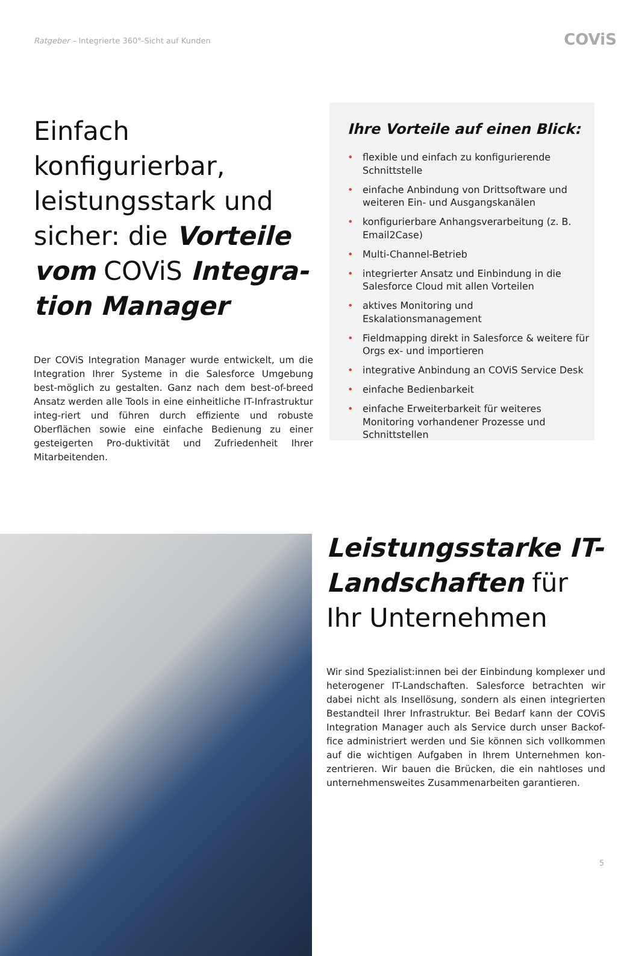Ratgeber – Integrierte 360°-Sicht auf Kunden
COViS
Einfach konfigurierbar, leistungsstark und sicher: die Vorteile vom COViS Integra-tion Manager
Der COViS Integration Manager wurde entwickelt, um die Integration Ihrer Systeme in die Salesforce Umgebung best-möglich zu gestalten. Ganz nach dem best-of-breed Ansatz werden alle Tools in eine einheitliche IT-Infrastruktur integ-riert und führen durch effiziente und robuste Oberflächen sowie eine einfache Bedienung zu einer gesteigerten Pro-duktivität und Zufriedenheit Ihrer Mitarbeitenden.
Ihre Vorteile auf einen Blick:
• flexible und einfach zu konfigurierende Schnittstelle
• einfache Anbindung von Drittsoftware und weiteren Ein- und Ausgangskanälen
• konfigurierbare Anhangsverarbeitung (z. B. Email2Case)
• Multi-Channel-Betrieb
• integrierter Ansatz und Einbindung in die Salesforce Cloud mit allen Vorteilen
• aktives Monitoring und Eskalationsmanagement
• Fieldmapping direkt in Salesforce & weitere für Orgs ex- und importieren
• integrative Anbindung an COViS Service Desk
• einfache Bedienbarkeit
• einfache Erweiterbarkeit für weiteres Monitoring vorhandener Prozesse und Schnittstellen
Leistungsstarke IT-Landschaften für Ihr Unternehmen
Wir sind Spezialist:innen bei der Einbindung komplexer und heterogener IT-Landschaften. Salesforce betrachten wir dabei nicht als Insellösung, sondern als einen integrierten Bestandteil Ihrer Infrastruktur. Bei Bedarf kann der COViS Integration Manager auch als Service durch unser Backof-fice administriert werden und Sie können sich vollkommen auf die wichtigen Aufgaben in Ihrem Unternehmen kon-zentrieren. Wir bauen die Brücken, die ein nahtloses und unternehmensweites Zusammenarbeiten garantieren.
5